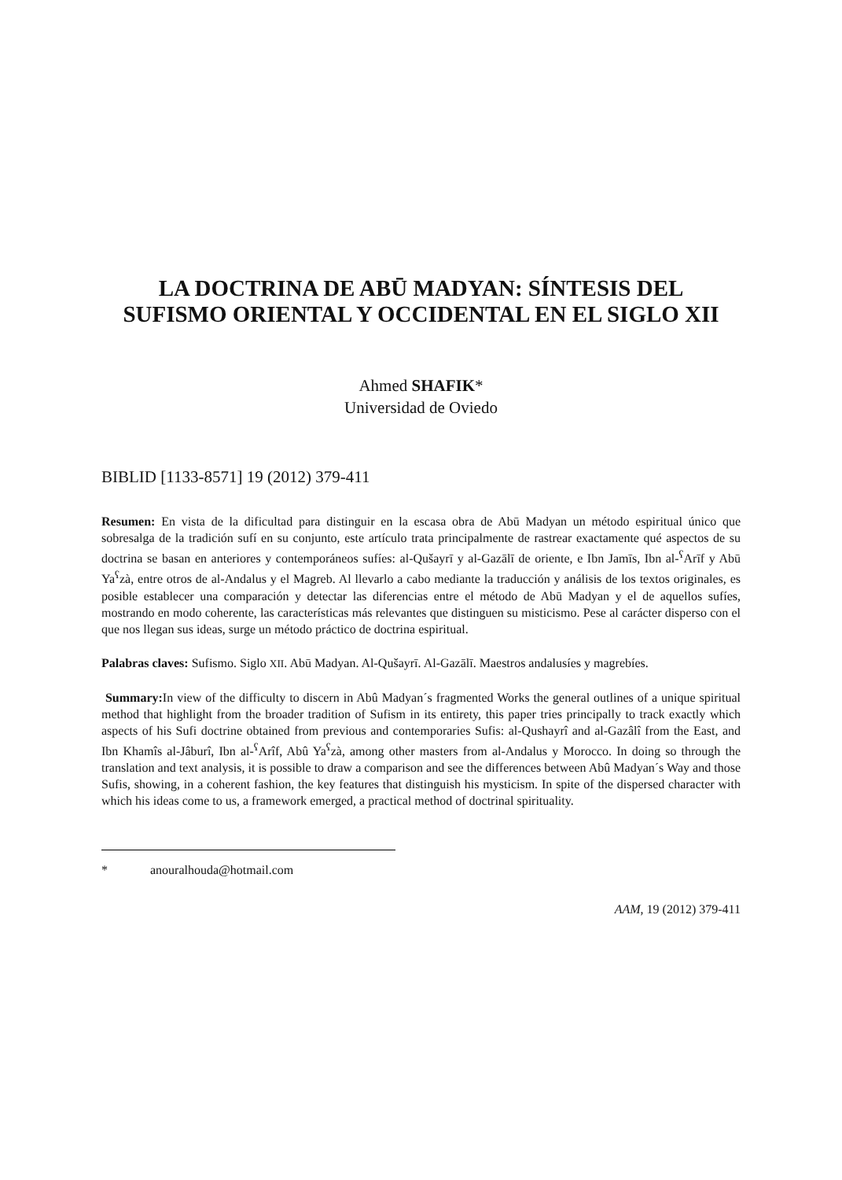LA DOCTRINA DE ABŪ MADYAN: SÍNTESIS DEL
SUFISMO ORIENTAL Y OCCIDENTAL EN EL SIGLO XII
Ahmed SHAFIK*
Universidad de Oviedo
BIBLID [1133-8571] 19 (2012) 379-411
Resumen: En vista de la dificultad para distinguir en la escasa obra de Abū Madyan un método espiritual único que sobresalga de la tradición sufí en su conjunto, este artículo trata principalmente de rastrear exactamente qué aspectos de su doctrina se basan en anteriores y contemporáneos sufíes: al-Qušayrī y al-Gazālī de oriente, e Ibn Jamīs, Ibn al-<sup>ʕ</sup>Arīf y Abū Ya<sup>ʕ</sup>zà, entre otros de al-Andalus y el Magreb. Al llevarlo a cabo mediante la traducción y análisis de los textos originales, es posible establecer una comparación y detectar las diferencias entre el método de Abū Madyan y el de aquellos sufíes, mostrando en modo coherente, las características más relevantes que distinguen su misticismo. Pese al carácter disperso con el que nos llegan sus ideas, surge un método práctico de doctrina espiritual.
Palabras claves: Sufismo. Siglo XII. Abū Madyan. Al-Qušayrī. Al-Gazālī. Maestros andalusíes y magrebíes.
Summary: In view of the difficulty to discern in Abû Madyan´s fragmented Works the general outlines of a unique spiritual method that highlight from the broader tradition of Sufism in its entirety, this paper tries principally to track exactly which aspects of his Sufi doctrine obtained from previous and contemporaries Sufis: al-Qushayrî and al-Gazâlî from the East, and Ibn Khamîs al-Jâburî, Ibn al-<sup>ʕ</sup>Arîf, Abû Ya<sup>ʕ</sup>zà, among other masters from al-Andalus y Morocco. In doing so through the translation and text analysis, it is possible to draw a comparison and see the differences between Abû Madyan´s Way and those Sufis, showing, in a coherent fashion, the key features that distinguish his mysticism. In spite of the dispersed character with which his ideas come to us, a framework emerged, a practical method of doctrinal spirituality.
* anouralhouda@hotmail.com
AAM, 19 (2012) 379-411